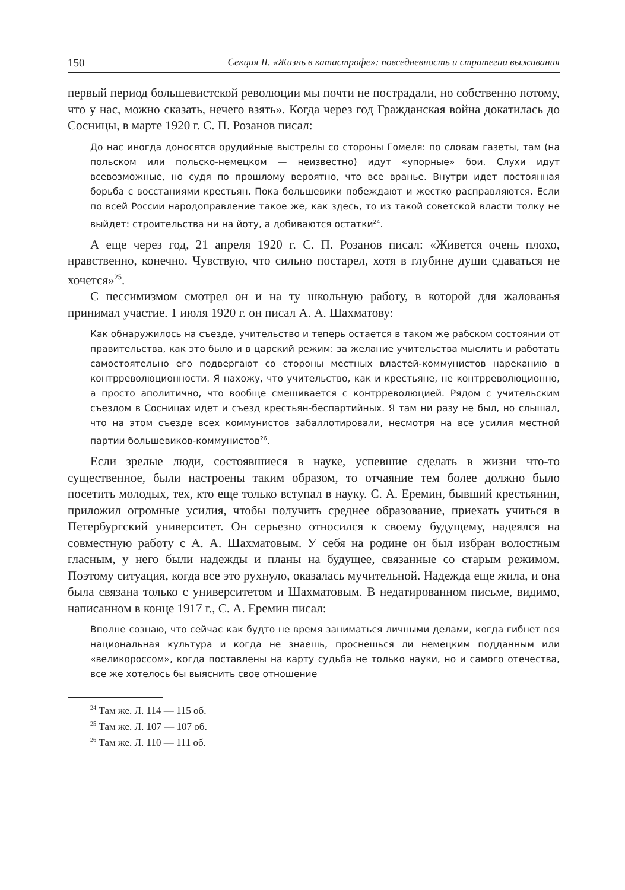150 Секция II. «Жизнь в катастрофе»: повседневность и стратегии выживания
первый период большевистской революции мы почти не пострадали, но собственно потому, что у нас, можно сказать, нечего взять». Когда через год Гражданская война докатилась до Сосницы, в марте 1920 г. С. П. Розанов писал:
До нас иногда доносятся орудийные выстрелы со стороны Гомеля: по словам газеты, там (на польском или польско-немецком — неизвестно) идут «упорные» бои. Слухи идут всевозможные, но судя по прошлому вероятно, что все вранье. Внутри идет постоянная борьба с восстаниями крестьян. Пока большевики побеждают и жестко расправляются. Если по всей России народоправление такое же, как здесь, то из такой советской власти толку не выйдет: строительства ни на йоту, а добиваются остатки<sup>24</sup>.
А еще через год, 21 апреля 1920 г. С. П. Розанов писал: «Живется очень плохо, нравственно, конечно. Чувствую, что сильно постарел, хотя в глубине души сдаваться не хочется»<sup>25</sup>.
С пессимизмом смотрел он и на ту школьную работу, в которой для жалованья принимал участие. 1 июля 1920 г. он писал А. А. Шахматову:
Как обнаружилось на съезде, учительство и теперь остается в таком же рабском состоянии от правительства, как это было и в царский режим: за желание учительства мыслить и работать самостоятельно его подвергают со стороны местных властей-коммунистов нареканию в контрреволюционности. Я нахожу, что учительство, как и крестьяне, не контрреволюционно, а просто аполитично, что вообще смешивается с контрреволюцией. Рядом с учительским съездом в Сосницах идет и съезд крестьян-беспартийных. Я там ни разу не был, но слышал, что на этом съезде всех коммунистов забаллотировали, несмотря на все усилия местной партии большевиков-коммунистов<sup>26</sup>.
Если зрелые люди, состоявшиеся в науке, успевшие сделать в жизни что-то существенное, были настроены таким образом, то отчаяние тем более должно было посетить молодых, тех, кто еще только вступал в науку. С. А. Еремин, бывший крестьянин, приложил огромные усилия, чтобы получить среднее образование, приехать учиться в Петербургский университет. Он серьезно относился к своему будущему, надеялся на совместную работу с А. А. Шахматовым. У себя на родине он был избран волостным гласным, у него были надежды и планы на будущее, связанные со старым режимом. Поэтому ситуация, когда все это рухнуло, оказалась мучительной. Надежда еще жила, и она была связана только с университетом и Шахматовым. В недатированном письме, видимо, написанном в конце 1917 г., С. А. Еремин писал:
Вполне сознаю, что сейчас как будто не время заниматься личными делами, когда гибнет вся национальная культура и когда не знаешь, проснешься ли немецким подданным или «великороссом», когда поставлены на карту судьба не только науки, но и самого отечества, все же хотелось бы выяснить свое отношение
<sup>24</sup> Там же. Л. 114 — 115 об.
<sup>25</sup> Там же. Л. 107 — 107 об.
<sup>26</sup> Там же. Л. 110 — 111 об.